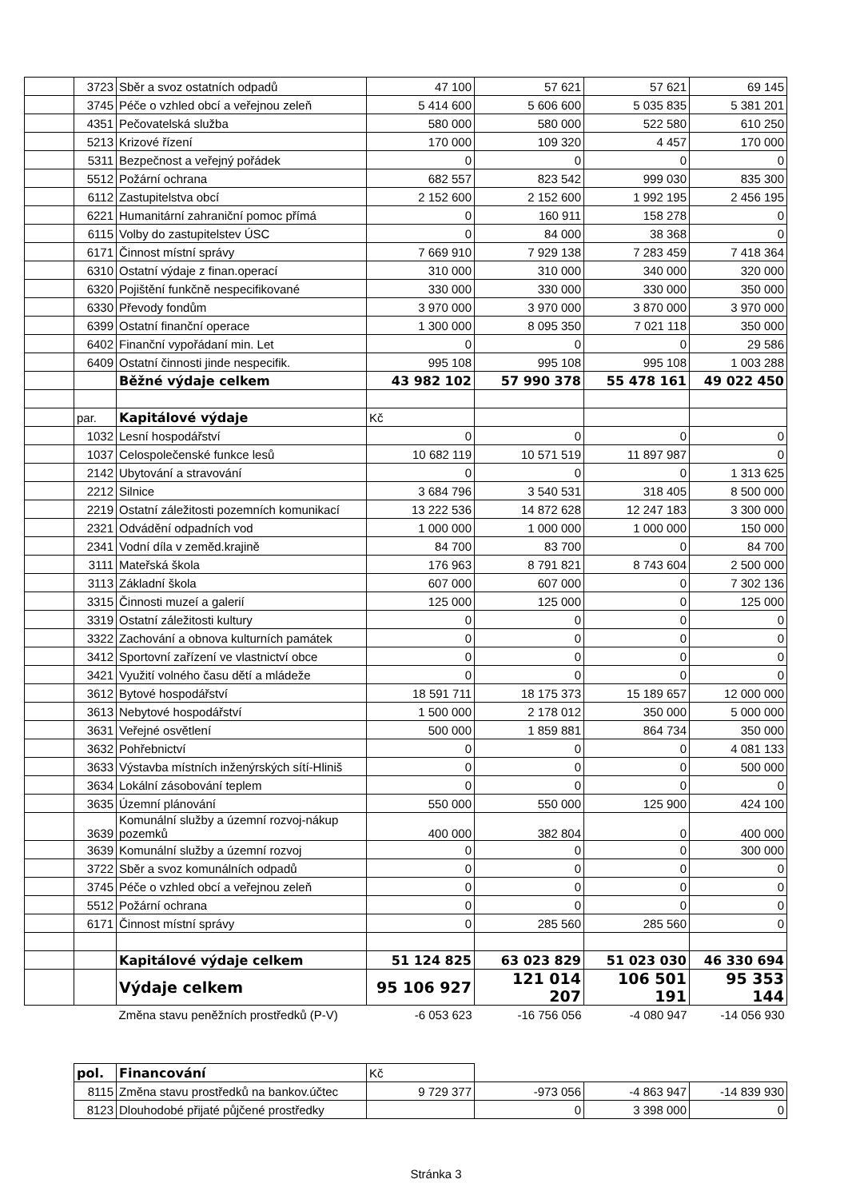| | 3723 | Sběr a svoz ostatních odpadů | 47 100 | 57 621 | 57 621 | 69 145 |
| | 3745 | Péče o vzhled obcí a veřejnou zeleň | 5 414 600 | 5 606 600 | 5 035 835 | 5 381 201 |
| | 4351 | Pečovatelská služba | 580 000 | 580 000 | 522 580 | 610 250 |
| | 5213 | Krizové řízení | 170 000 | 109 320 | 4 457 | 170 000 |
| | 5311 | Bezpečnost a veřejný pořádek | 0 | 0 | 0 | 0 |
| | 5512 | Požární ochrana | 682 557 | 823 542 | 999 030 | 835 300 |
| | 6112 | Zastupitelstva obcí | 2 152 600 | 2 152 600 | 1 992 195 | 2 456 195 |
| | 6221 | Humanitární zahraniční pomoc přímá | 0 | 160 911 | 158 278 | 0 |
| | 6115 | Volby do zastupitelstev ÚSC | 0 | 84 000 | 38 368 | 0 |
| | 6171 | Činnost místní správy | 7 669 910 | 7 929 138 | 7 283 459 | 7 418 364 |
| | 6310 | Ostatní výdaje z finan.operací | 310 000 | 310 000 | 340 000 | 320 000 |
| | 6320 | Pojištění funkčně nespecifikované | 330 000 | 330 000 | 330 000 | 350 000 |
| | 6330 | Převody fondům | 3 970 000 | 3 970 000 | 3 870 000 | 3 970 000 |
| | 6399 | Ostatní finanční operace | 1 300 000 | 8 095 350 | 7 021 118 | 350 000 |
| | 6402 | Finanční vypořádaní min. Let | 0 | 0 | 0 | 29 586 |
| | 6409 | Ostatní činnosti jinde nespecifik. | 995 108 | 995 108 | 995 108 | 1 003 288 |
| | | Běžné výdaje celkem | 43 982 102 | 57 990 378 | 55 478 161 | 49 022 450 |
| | par. | Kapitálové výdaje | Kč | | | |
| | 1032 | Lesní hospodářství | 0 | 0 | 0 | 0 |
| | 1037 | Celospolečenské funkce lesů | 10 682 119 | 10 571 519 | 11 897 987 | 0 |
| | 2142 | Ubytování a stravování | 0 | 0 | 0 | 1 313 625 |
| | 2212 | Silnice | 3 684 796 | 3 540 531 | 318 405 | 8 500 000 |
| | 2219 | Ostatní záležitosti pozemních komunikací | 13 222 536 | 14 872 628 | 12 247 183 | 3 300 000 |
| | 2321 | Odvádění odpadních vod | 1 000 000 | 1 000 000 | 1 000 000 | 150 000 |
| | 2341 | Vodní díla v zeměd.krajině | 84 700 | 83 700 | 0 | 84 700 |
| | 3111 | Mateřská škola | 176 963 | 8 791 821 | 8 743 604 | 2 500 000 |
| | 3113 | Základní škola | 607 000 | 607 000 | 0 | 7 302 136 |
| | 3315 | Činnosti muzeí a galerií | 125 000 | 125 000 | 0 | 125 000 |
| | 3319 | Ostatní záležitosti kultury | 0 | 0 | 0 | 0 |
| | 3322 | Zachování a obnova kulturních památek | 0 | 0 | 0 | 0 |
| | 3412 | Sportovní zařízení ve vlastnictví obce | 0 | 0 | 0 | 0 |
| | 3421 | Využití volného času dětí a mládeže | 0 | 0 | 0 | 0 |
| | 3612 | Bytové hospodářství | 18 591 711 | 18 175 373 | 15 189 657 | 12 000 000 |
| | 3613 | Nebytové hospodářství | 1 500 000 | 2 178 012 | 350 000 | 5 000 000 |
| | 3631 | Veřejné osvětlení | 500 000 | 1 859 881 | 864 734 | 350 000 |
| | 3632 | Pohřebnictví | 0 | 0 | 0 | 4 081 133 |
| | 3633 | Výstavba místních inženýrských sítí-Hliniš | 0 | 0 | 0 | 500 000 |
| | 3634 | Lokální zásobování teplem | 0 | 0 | 0 | 0 |
| | 3635 | Územní plánování | 550 000 | 550 000 | 125 900 | 424 100 |
| | 3639 | Komunální služby a územní rozvoj-nákup pozemků | 400 000 | 382 804 | 0 | 400 000 |
| | 3639 | Komunální služby a územní rozvoj | 0 | 0 | 0 | 300 000 |
| | 3722 | Sběr a svoz komunálních odpadů | 0 | 0 | 0 | 0 |
| | 3745 | Péče o vzhled obcí a veřejnou zeleň | 0 | 0 | 0 | 0 |
| | 5512 | Požární ochrana | 0 | 0 | 0 | 0 |
| | 6171 | Činnost místní správy | 0 | 285 560 | 285 560 | 0 |
| | | Kapitálové výdaje celkem | 51 124 825 | 63 023 829 | 51 023 030 | 46 330 694 |
| | | Výdaje celkem | 95 106 927 | 121 014 207 | 106 501 191 | 95 353 144 |
| | | Změna stavu peněžních prostředků (P-V) | -6 053 623 | -16 756 056 | -4 080 947 | -14 056 930 |
| pol. | Financování | Kč | | | |
| 8115 | Změna stavu prostředků na bankov.účtec | 9 729 377 | -973 056 | -4 863 947 | -14 839 930 |
| 8123 | Dlouhodobé přijaté půjčené prostředky | | 0 | 3 398 000 | 0 |
Stránka 3